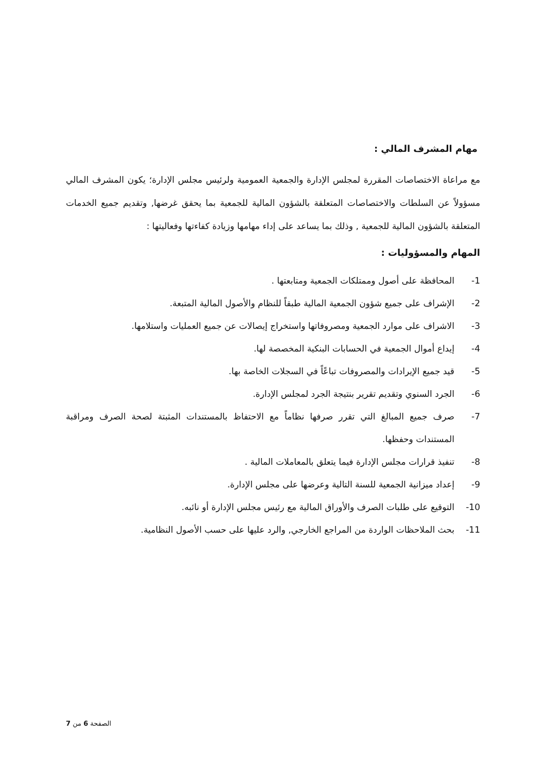مهام المشرف المالي :
مع مراعاة الاختصاصات المقررة لمجلس الإدارة والجمعية العمومية ولرئيس مجلس الإدارة؛ يكون المشرف المالي مسؤولاً عن السلطات والاختصاصات المتعلقة بالشؤون المالية للجمعية بما يحقق غرضها, وتقديم جميع الخدمات المتعلقة بالشؤون المالية للجمعية , وذلك بما يساعد على إداء مهامها وزيادة كفاءتها وفعاليتها :
المهام والمسؤوليات :
1- المحافظة على أصول وممتلكات الجمعية ومتابعتها .
2- الإشراف على جميع شؤون الجمعية المالية طبقاً للنظام والأصول المالية المتبعة.
3- الاشراف على موارد الجمعية ومصروفاتها واستخراج إيصالات عن جميع العمليات واستلامها.
4- إيداع أموال الجمعية في الحسابات البنكية المخصصة لها.
5- قيد جميع الإيرادات والمصروفات تباعًاً في السجلات الخاصة بها.
6- الجرد السنوي وتقديم تقرير بنتيجة الجرد لمجلس الإدارة.
7- صرف جميع المبالغ التي تقرر صرفها نظاماً مع الاحتفاظ بالمستندات المثبتة لصحة الصرف ومراقبة المستندات وحفظها.
8- تنفيذ قرارات مجلس الإدارة فيما يتعلق بالمعاملات المالية .
9- إعداد ميزانية الجمعية للسنة التالية وعرضها على مجلس الإدارة.
10- التوقيع على طلبات الصرف والأوراق المالية مع رئيس مجلس الإدارة أو نائبه.
11- بحث الملاحظات الواردة من المراجع الخارجي, والرد عليها على حسب الأصول النظامية.
الصفحة 6 من 7